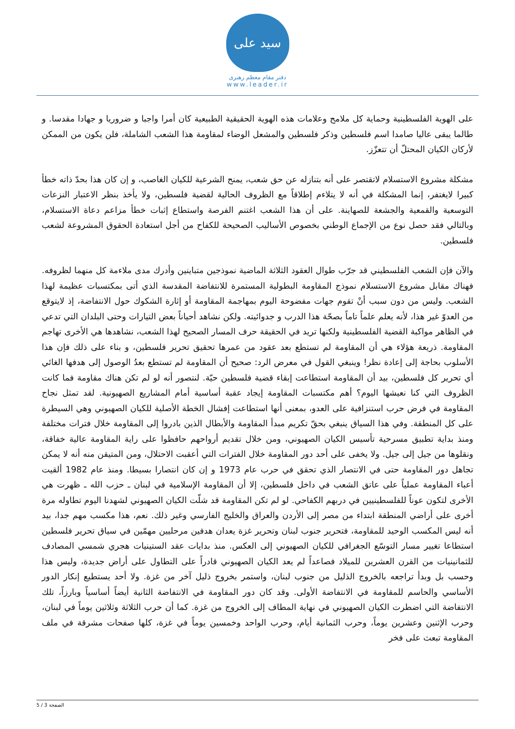سید علی
دفتر مقام معظم رهبری
www.leader.ir
على الهوية الفلسطينية وحماية كل ملامح وعلامات هذه الهوية الحقيقية الطبيعية كان أمرا واجبا و ضروريا و جهادا مقدسا. و طالما يبقى عاليا صامدا اسم فلسطين وذكر فلسطين والمشعل الوضاء لمقاومة هذا الشعب الشاملة، فلن يكون من الممكن لأركان الكيان المحتلّ أن تتعزّز.
مشكلة مشروع الاستسلام لاتقتصر على أنه بتنازله عن حق شعب، يمنح الشرعية للكيان الغاصب، و إن كان هذا بحدّ ذاته خطأ كبيرا لايغتفر، إنما المشكلة في أنه لا يتلاءم إطلاقاً مع الظروف الحالية لقضية فلسطين، ولا يأخذ بنظر الاعتبار النزعات التوسعية والقمعية والجشعة للصهاينة. على أن هذا الشعب اغتنم الفرصة واستطاع إثبات خطأ مزاعم دعاة الاستسلام، وبالتالي فقد حصل نوع من الإجماع الوطني بخصوص الأساليب الصحيحة للكفاح من أجل استعادة الحقوق المشروعة لشعب فلسطين.
والآن فإن الشعب الفلسطيني قد جرّب طوال العقود الثلاثة الماضية نموذجين متباينين وأدرك مدى ملاءمة كل منهما لظروفه. فهناك مقابل مشروع الاستسلام نموذج المقاومة البطولية المستمرة للانتفاضة المقدسة الذي أتى بمكتسبات عظيمة لهذا الشعب. وليس من دون سبب أنْ تقوم جهات مفضوحة اليوم بمهاجمة المقاومة أو إثارة الشكوك حول الانتفاضة، إذ لايتوقع من العدوّ غير هذا، لأنه يعلم علماً تاماً بصحّة هذا الدرب و جدوائيته. ولكن نشاهد أحياناً بعض التيارات وحتى البلدان التي تدعي في الظاهر مواكبة القضية الفلسطينية ولكنها تريد في الحقيقة حرف المسار الصحيح لهذا الشعب، نشاهدها هي الأخرى تهاجم المقاومة. ذريعة هؤلاء هي أن المقاومة لم تستطع بعد عقود من عمرها تحقيق تحرير فلسطين، و بناء على ذلك فإن هذا الأسلوب بحاجة إلى إعادة نظر! وينبغي القول في معرض الرد: صحيح أن المقاومة لم تستطع بعدُ الوصول إلى هدفها الغائي أي تحرير كل فلسطين، بيد أن المقاومة استطاعت إبقاء قضية فلسطين حيّة. لنتصور أنه لو لم تكن هناك مقاومة فما كانت الظروف التي كنا نعيشها اليوم؟ أهم مكتسبات المقاومة إيجاد عقبة أساسية أمام المشاريع الصهيونية. لقد تمثل نجاح المقاومة في فرض حرب استنزافية على العدو، بمعنى أنها استطاعت إفشال الخطة الأصلية للكيان الصهيوني وهي السيطرة على كل المنطقة. وفي هذا السياق ينبغي بحقّ تكريم مبدأ المقاومة والأبطال الذين بادروا إلى المقاومة خلال فترات مختلفة ومنذ بداية تطبيق مسرحية تأسيس الكيان الصهيوني، ومن خلال تقديم أرواحهم حافظوا على راية المقاومة عالية خفاقة، ونقلوها من جيل إلى جيل. ولا يخفى على أحد دور المقاومة خلال الفترات التي أعقبت الاحتلال، ومن المتيقن منه أنه لا يمكن تجاهل دور المقاومة حتى في الانتصار الذي تحقق في حرب عام 1973 و إن كان انتصارا بسيطا. ومنذ عام 1982 ألقيت أعباء المقاومة عملياً على عاتق الشعب في داخل فلسطين، إلا أن المقاومة الإسلامية في لبنان ـ حزب الله ـ ظهرت هي الأخرى لتكون عوناً للفلسطينيين في دربهم الكفاحي. لو لم تكن المقاومة قد شلّت الكيان الصهيوني لشهدنا اليوم تطاوله مرة أخرى على أراضي المنطقة ابتداء من مصر إلى الأردن والعراق والخليج الفارسي وغير ذلك. نعم، هذا مكسب مهم جدا، بيد أنه ليس المكسب الوحيد للمقاومة، فتحرير جنوب لبنان وتحرير غزة يعدان هدفين مرحليين مهمّين في سياق تحرير فلسطين استطاعا تغيير مسار التوسّع الجغرافي للكيان الصهيوني إلى العكس. منذ بدايات عقد الستينيات هجري شمسي المصادف للثمانينيات من القرن العشرين للميلاد فصاعداً لم يعد الكيان الصهيوني قادراً على التطاول على أراض جديدة، وليس هذا وحسب بل وبدأ تراجعه بالخروج الذليل من جنوب لبنان، واستمر بخروج ذليل آخر من غزة. ولا أحد يستطيع إنكار الدور الأساسي والحاسم للمقاومة في الانتفاضة الأولى. وقد كان دور المقاومة في الانتفاضة الثانية أيضاً أساسياً وبارزاً، تلك الانتفاضة التي اضطرت الكيان الصهيوني في نهاية المطاف إلى الخروج من غزة. كما أن حرب الثلاثة وثلاثين يوماً في لبنان، وحرب الإثنين وعشرين يوماً، وحرب الثمانية أيام، وحرب الواحد وخمسين يوماً في غزة، كلها صفحات مشرقة في ملف المقاومة تبعث على فخر
الصفحة 3 / 5